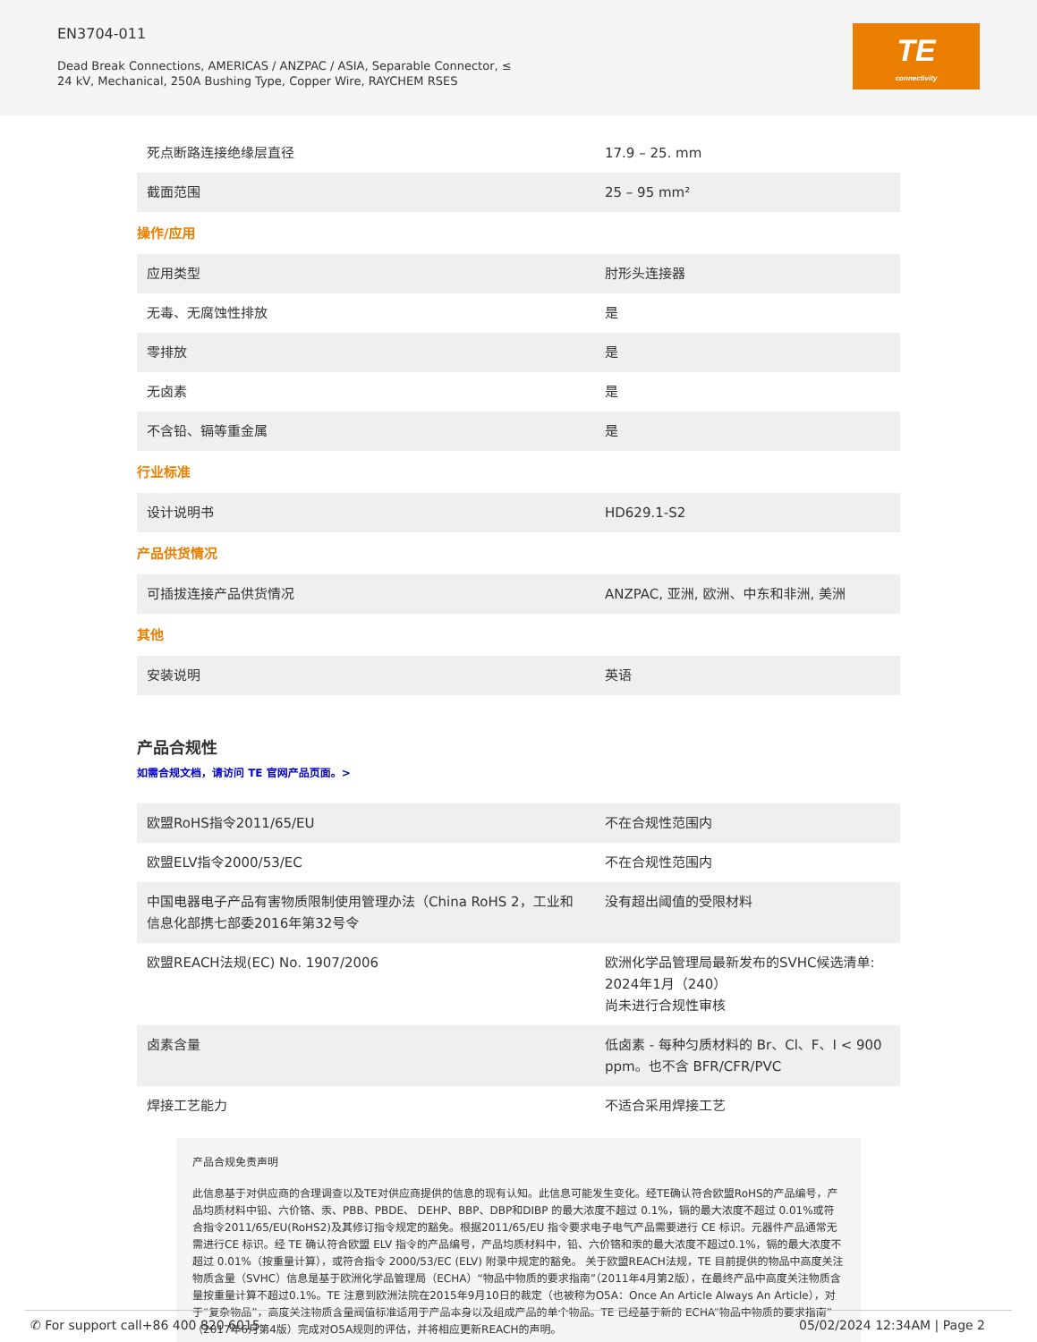EN3704-011
Dead Break Connections, AMERICAS / ANZPAC / ASIA, Separable Connector, ≤ 24 kV, Mechanical, 250A Bushing Type, Copper Wire, RAYCHEM RSES
TE
connectivity
| 死点断路连接绝缘层直径 | 17.9 – 25. mm |
| 截面范围 | 25 – 95 mm² |
操作/应用
| 应用类型 | 肘形头连接器 |
| 无毒、无腐蚀性排放 | 是 |
| 零排放 | 是 |
| 无卤素 | 是 |
| 不含铅、镉等重金属 | 是 |
行业标准
| 设计说明书 | HD629.1-S2 |
产品供货情况
| 可插拔连接产品供货情况 | ANZPAC, 亚洲, 欧洲、中东和非洲, 美洲 |
其他
| 安装说明 | 英语 |
产品合规性
如需合规文档，请访问 TE 官网产品页面。>
| 欧盟RoHS指令2011/65/EU | 不在合规性范围内 |
| 欧盟ELV指令2000/53/EC | 不在合规性范围内 |
| 中国电器电子产品有害物质限制使用管理办法（China RoHS 2，工业和信息化部携七部委2016年第32号令 | 没有超出阈值的受限材料 |
| 欧盟REACH法规(EC) No. 1907/2006 | 欧洲化学品管理局最新发布的SVHC候选清单: 2024年1月（240） 尚未进行合规性审核 |
| 卤素含量 | 低卤素 - 每种匀质材料的 Br、Cl、F、I < 900 ppm。也不含 BFR/CFR/PVC |
| 焊接工艺能力 | 不适合采用焊接工艺 |
产品合规免责声明
此信息基于对供应商的合理调查以及TE对供应商提供的信息的现有认知。此信息可能发生变化。经TE确认符合欧盟RoHS的产品编号，产品均质材料中铅、六价铬、汞、PBB、PBDE、 DEHP、BBP、DBP和DIBP 的最大浓度不超过 0.1%，镉的最大浓度不超过 0.01%或符合指令2011/65/EU(RoHS2)及其修订指令规定的豁免。根据2011/65/EU 指令要求电子电气产品需要进行 CE 标识。元器件产品通常无需进行CE 标识。经 TE 确认符合欧盟 ELV 指令的产品编号，产品均质材料中，铅、六价铬和汞的最大浓度不超过0.1%，镉的最大浓度不超过 0.01%（按重量计算），或符合指令 2000/53/EC (ELV) 附录中规定的豁免。 关于欧盟REACH法规，TE 目前提供的物品中高度关注物质含量（SVHC）信息是基于欧洲化学品管理局（ECHA）“物品中物质的要求指南”（2011年4月第2版），在最终产品中高度关注物质含量按重量计算不超过0.1%。TE 注意到欧洲法院在2015年9月10日的裁定（也被称为O5A：Once An Article Always An Article），对于“复杂物品”，高度关注物质含量阀值标准适用于产品本身以及组成产品的单个物品。TE 已经基于新的 ECHA“物品中物质的要求指南”（2017年6月第4版）完成对O5A规则的评估，并将相应更新REACH的声明。
✆ For support call+86 400 820 6015 05/02/2024 12:34AM | Page 2